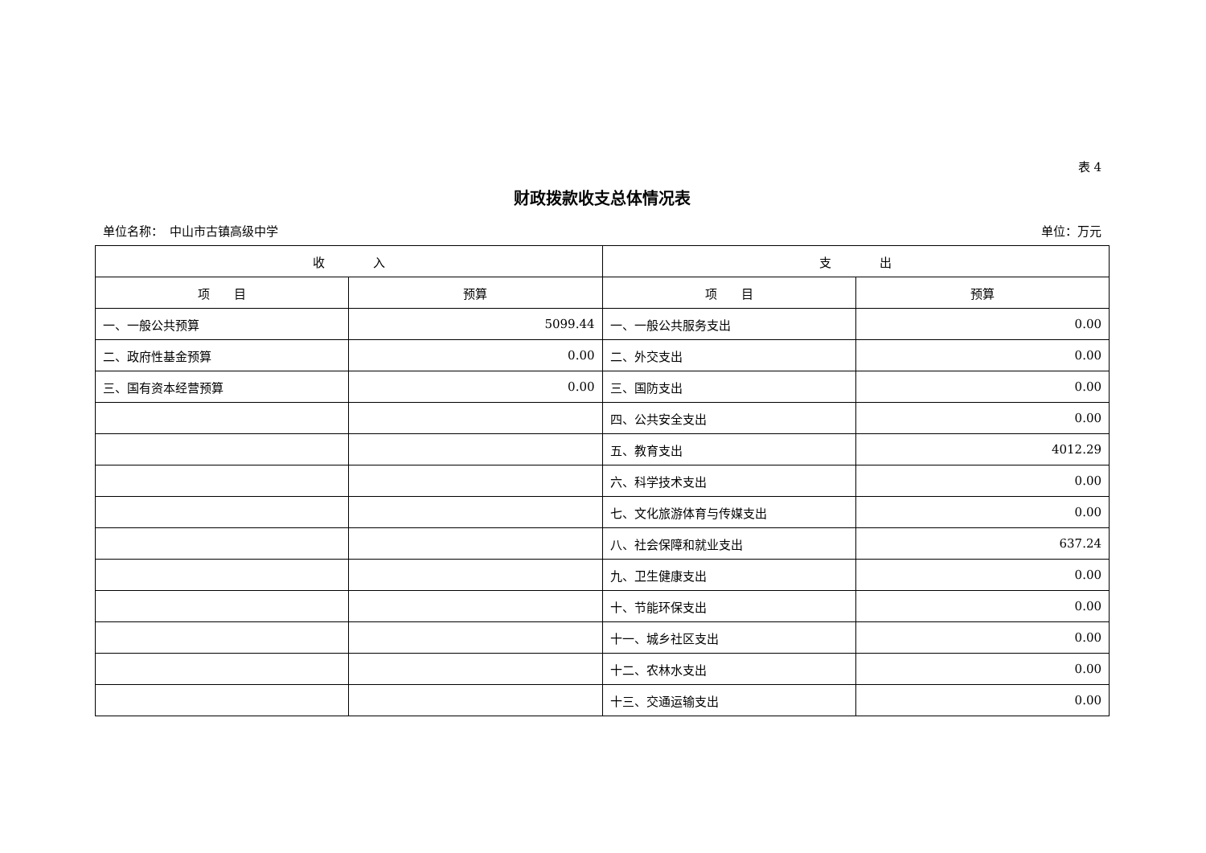表 4
财政拨款收支总体情况表
单位名称：　中山市古镇高级中学 单位：万元
| 收 入 | | 支 出 | |
| --- | --- | --- | --- |
| 项 目 | 预算 | 项 目 | 预算 |
| 一、一般公共预算 | 5099.44 | 一、一般公共服务支出 | 0.00 |
| 二、政府性基金预算 | 0.00 | 二、外交支出 | 0.00 |
| 三、国有资本经营预算 | 0.00 | 三、国防支出 | 0.00 |
| | | 四、公共安全支出 | 0.00 |
| | | 五、教育支出 | 4012.29 |
| | | 六、科学技术支出 | 0.00 |
| | | 七、文化旅游体育与传媒支出 | 0.00 |
| | | 八、社会保障和就业支出 | 637.24 |
| | | 九、卫生健康支出 | 0.00 |
| | | 十、节能环保支出 | 0.00 |
| | | 十一、城乡社区支出 | 0.00 |
| | | 十二、农林水支出 | 0.00 |
| | | 十三、交通运输支出 | 0.00 |